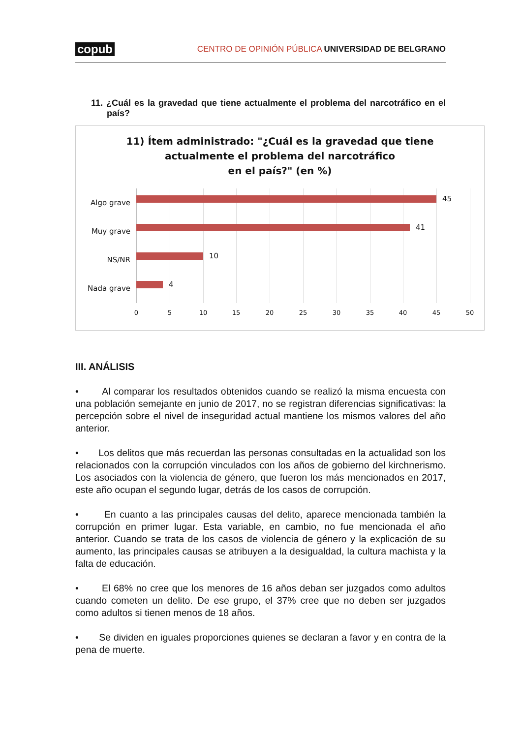copub CENTRO DE OPINIÓN PÚBLICA UNIVERSIDAD DE BELGRANO
11. ¿Cuál es la gravedad que tiene actualmente el problema del narcotráfico en el país?
11) Ítem administrado: "¿Cuál es la gravedad que tiene
actualmente el problema del narcotráfico
en el país?" (en %)
Algo grave 45
Muy grave 41
NS/NR 10
Nada grave 4
0 5 10 15 20 25 30 35 40 45 50
III. ANÁLISIS
• Al comparar los resultados obtenidos cuando se realizó la misma encuesta con una población semejante en junio de 2017, no se registran diferencias significativas: la percepción sobre el nivel de inseguridad actual mantiene los mismos valores del año anterior.
• Los delitos que más recuerdan las personas consultadas en la actualidad son los relacionados con la corrupción vinculados con los años de gobierno del kirchnerismo. Los asociados con la violencia de género, que fueron los más mencionados en 2017, este año ocupan el segundo lugar, detrás de los casos de corrupción.
• En cuanto a las principales causas del delito, aparece mencionada también la corrupción en primer lugar. Esta variable, en cambio, no fue mencionada el año anterior. Cuando se trata de los casos de violencia de género y la explicación de su aumento, las principales causas se atribuyen a la desigualdad, la cultura machista y la falta de educación.
• El 68% no cree que los menores de 16 años deban ser juzgados como adultos cuando cometen un delito. De ese grupo, el 37% cree que no deben ser juzgados como adultos si tienen menos de 18 años.
• Se dividen en iguales proporciones quienes se declaran a favor y en contra de la pena de muerte.